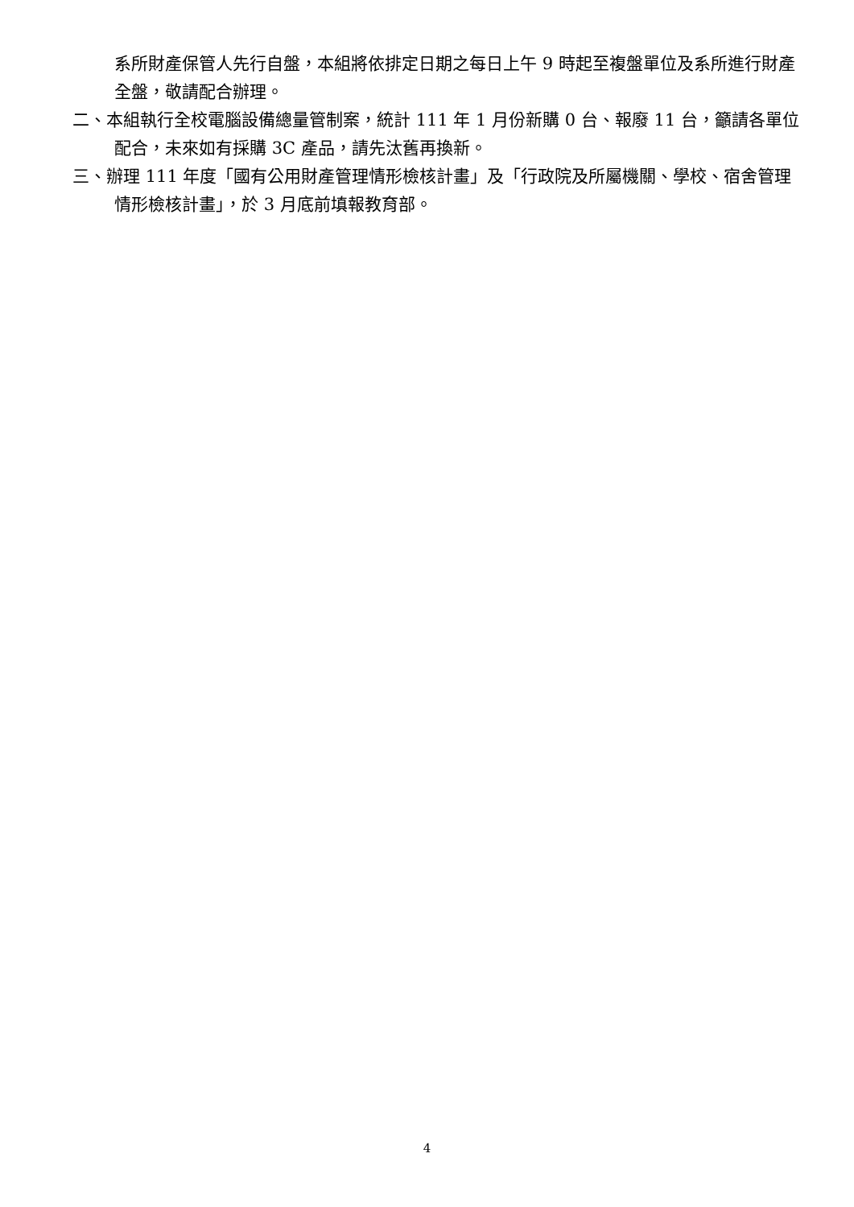系所財產保管人先行自盤，本組將依排定日期之每日上午 9 時起至複盤單位及系所進行財產全盤，敬請配合辦理。
二、本組執行全校電腦設備總量管制案，統計 111 年 1 月份新購 0 台、報廢 11 台，籲請各單位配合，未來如有採購 3C 產品，請先汰舊再換新。
三、辦理 111 年度「國有公用財產管理情形檢核計畫」及「行政院及所屬機關、學校、宿舍管理情形檢核計畫」，於 3 月底前填報教育部。
4